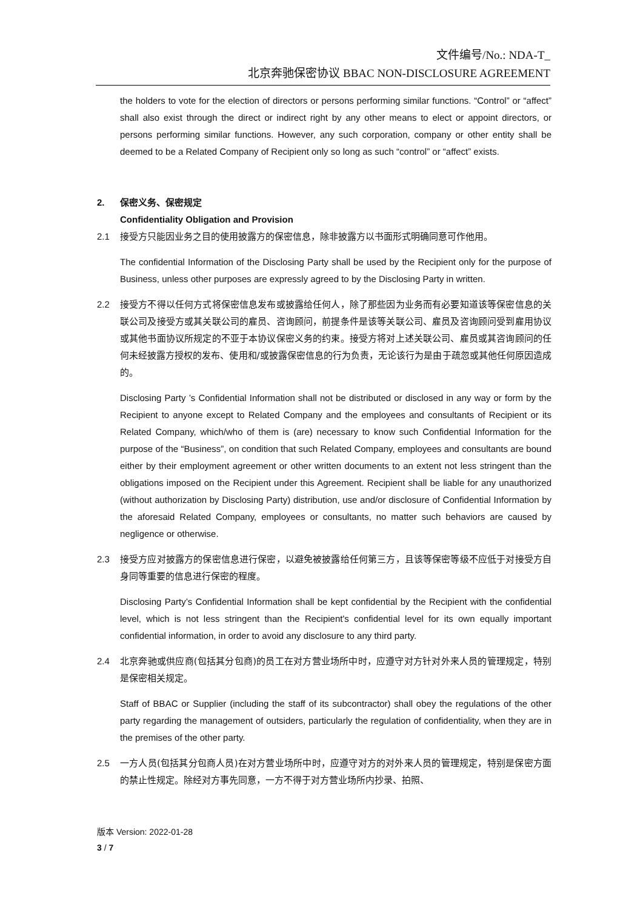文件编号/No.: NDA-T_
北京奔驰保密协议 BBAC NON-DISCLOSURE AGREEMENT
the holders to vote for the election of directors or persons performing similar functions. “Control” or “affect” shall also exist through the direct or indirect right by any other means to elect or appoint directors, or persons performing similar functions. However, any such corporation, company or other entity shall be deemed to be a Related Company of Recipient only so long as such “control” or “affect” exists.
2. 保密义务、保密规定
Confidentiality Obligation and Provision
2.1 接受方只能因业务之目的使用披露方的保密信息，除非披露方以书面形式明确同意可作他用。
The confidential Information of the Disclosing Party shall be used by the Recipient only for the purpose of Business, unless other purposes are expressly agreed to by the Disclosing Party in written.
2.2 接受方不得以任何方式将保密信息发布或披露给任何人，除了那些因为业务而有必要知道该等保密信息的关联公司及接受方或其关联公司的雇员、咨询顾问，前提条件是该等关联公司、雇员及咨询顾问受到雇用协议或其他书面协议所规定的不亚于本协议保密义务的约束。接受方将对上述关联公司、雇员或其咨询顾问的任何未经披露方授权的发布、使用和/或披露保密信息的行为负责，无论该行为是由于疏忽或其他任何原因造成的。
Disclosing Party ’s Confidential Information shall not be distributed or disclosed in any way or form by the Recipient to anyone except to Related Company and the employees and consultants of Recipient or its Related Company, which/who of them is (are) necessary to know such Confidential Information for the purpose of the “Business”, on condition that such Related Company, employees and consultants are bound either by their employment agreement or other written documents to an extent not less stringent than the obligations imposed on the Recipient under this Agreement. Recipient shall be liable for any unauthorized (without authorization by Disclosing Party) distribution, use and/or disclosure of Confidential Information by the aforesaid Related Company, employees or consultants, no matter such behaviors are caused by negligence or otherwise.
2.3 接受方应对披露方的保密信息进行保密，以避免被披露给任何第三方，且该等保密等级不应低于对接受方自身同等重要的信息进行保密的程度。
Disclosing Party’s Confidential Information shall be kept confidential by the Recipient with the confidential level, which is not less stringent than the Recipient's confidential level for its own equally important confidential information, in order to avoid any disclosure to any third party.
2.4 北京奔驰或供应商(包括其分包商)的员工在对方营业场所中时，应遵守对方针对外来人员的管理规定，特别是保密相关规定。
Staff of BBAC or Supplier (including the staff of its subcontractor) shall obey the regulations of the other party regarding the management of outsiders, particularly the regulation of confidentiality, when they are in the premises of the other party.
2.5 一方人员(包括其分包商人员)在对方营业场所中时，应遵守对方的对外来人员的管理规定，特别是保密方面的禁止性规定。除经对方事先同意，一方不得于对方营业场所内抄录、拍照、
版本 Version: 2022-01-28
3 / 7